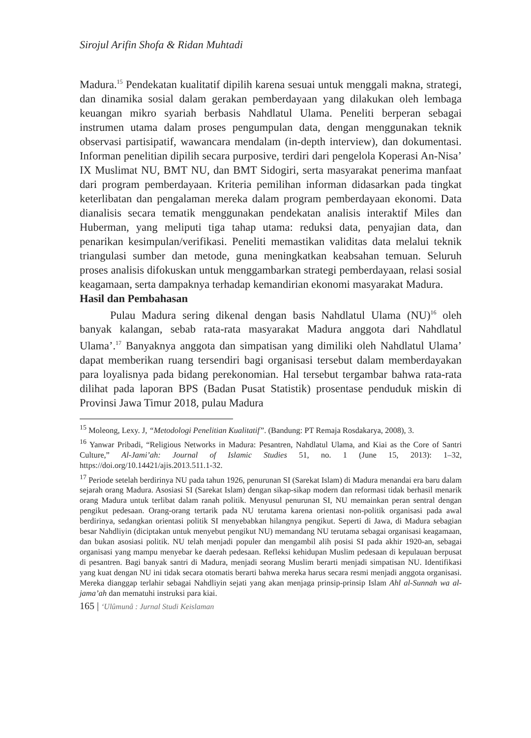Sirojul Arifin Shofa & Ridan Muhtadi
Madura.<sup>15</sup> Pendekatan kualitatif dipilih karena sesuai untuk menggali makna, strategi, dan dinamika sosial dalam gerakan pemberdayaan yang dilakukan oleh lembaga keuangan mikro syariah berbasis Nahdlatul Ulama. Peneliti berperan sebagai instrumen utama dalam proses pengumpulan data, dengan menggunakan teknik observasi partisipatif, wawancara mendalam (in-depth interview), dan dokumentasi. Informan penelitian dipilih secara purposive, terdiri dari pengelola Koperasi An-Nisa’ IX Muslimat NU, BMT NU, dan BMT Sidogiri, serta masyarakat penerima manfaat dari program pemberdayaan. Kriteria pemilihan informan didasarkan pada tingkat keterlibatan dan pengalaman mereka dalam program pemberdayaan ekonomi. Data dianalisis secara tematik menggunakan pendekatan analisis interaktif Miles dan Huberman, yang meliputi tiga tahap utama: reduksi data, penyajian data, dan penarikan kesimpulan/verifikasi. Peneliti memastikan validitas data melalui teknik triangulasi sumber dan metode, guna meningkatkan keabsahan temuan. Seluruh proses analisis difokuskan untuk menggambarkan strategi pemberdayaan, relasi sosial keagamaan, serta dampaknya terhadap kemandirian ekonomi masyarakat Madura.
Hasil dan Pembahasan
Pulau Madura sering dikenal dengan basis Nahdlatul Ulama (NU)<sup>16</sup> oleh banyak kalangan, sebab rata-rata masyarakat Madura anggota dari Nahdlatul Ulama’.<sup>17</sup> Banyaknya anggota dan simpatisan yang dimiliki oleh Nahdlatul Ulama’ dapat memberikan ruang tersendiri bagi organisasi tersebut dalam memberdayakan para loyalisnya pada bidang perekonomian. Hal tersebut tergambar bahwa rata-rata dilihat pada laporan BPS (Badan Pusat Statistik) prosentase penduduk miskin di Provinsi Jawa Timur 2018, pulau Madura
<sup>15</sup> Moleong, Lexy. J, “Metodologi Penelitian Kualitatif”. (Bandung: PT Remaja Rosdakarya, 2008), 3.
<sup>16</sup> Yanwar Pribadi, “Religious Networks in Madura: Pesantren, Nahdlatul Ulama, and Kiai as the Core of Santri Culture,” Al-Jami’ah: Journal of Islamic Studies 51, no. 1 (June 15, 2013): 1–32, https://doi.org/10.14421/ajis.2013.511.1-32.
<sup>17</sup> Periode setelah berdirinya NU pada tahun 1926, penurunan SI (Sarekat Islam) di Madura menandai era baru dalam sejarah orang Madura. Asosiasi SI (Sarekat Islam) dengan sikap-sikap modern dan reformasi tidak berhasil menarik orang Madura untuk terlibat dalam ranah politik. Menyusul penurunan SI, NU memainkan peran sentral dengan pengikut pedesaan. Orang-orang tertarik pada NU terutama karena orientasi non-politik organisasi pada awal berdirinya, sedangkan orientasi politik SI menyebabkan hilangnya pengikut. Seperti di Jawa, di Madura sebagian besar Nahdliyin (diciptakan untuk menyebut pengikut NU) memandang NU terutama sebagai organisasi keagamaan, dan bukan asosiasi politik. NU telah menjadi populer dan mengambil alih posisi SI pada akhir 1920-an, sebagai organisasi yang mampu menyebar ke daerah pedesaan. Refleksi kehidupan Muslim pedesaan di kepulauan berpusat di pesantren. Bagi banyak santri di Madura, menjadi seorang Muslim berarti menjadi simpatisan NU. Identifikasi yang kuat dengan NU ini tidak secara otomatis berarti bahwa mereka harus secara resmi menjadi anggota organisasi. Mereka dianggap terlahir sebagai Nahdliyin sejati yang akan menjaga prinsip-prinsip Islam Ahl al-Sunnah wa al-jama’ah dan mematuhi instruksi para kiai.
165 | ‘Ulûmunâ : Jurnal Studi Keislaman